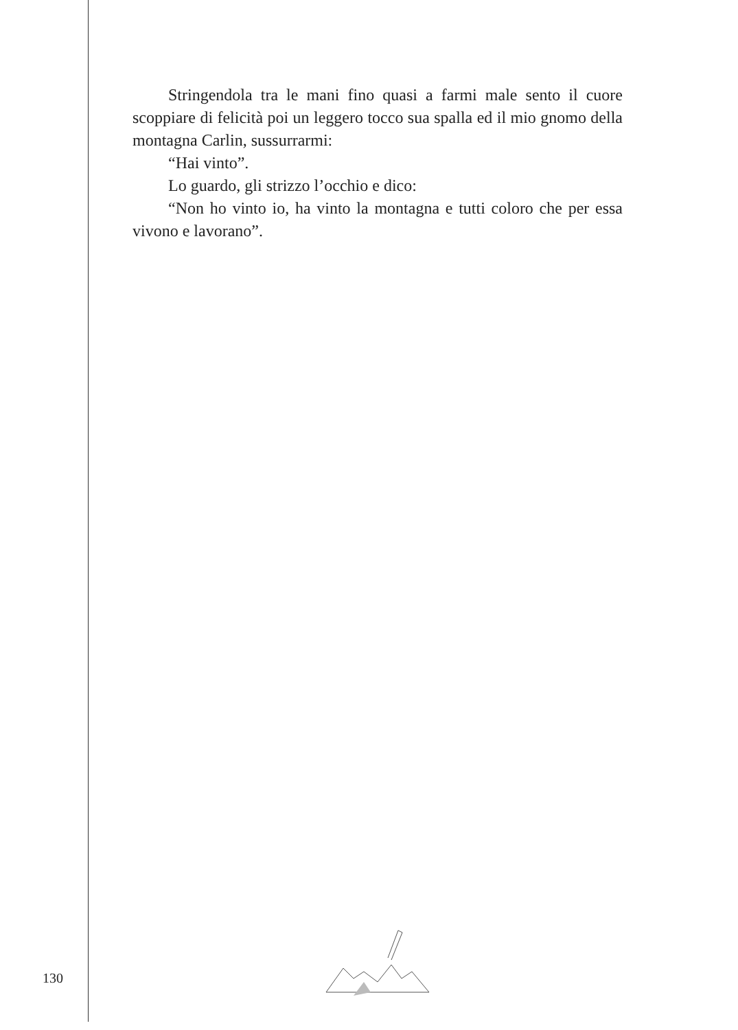Stringendola tra le mani fino quasi a farmi male sento il cuore scoppiare di felicità poi un leggero tocco sua spalla ed il mio gnomo della montagna Carlin, sussurrarmi:
“Hai vinto”.
Lo guardo, gli strizzo l’occhio e dico:
“Non ho vinto io, ha vinto la montagna e tutti coloro che per essa vivono e lavorano”.
130